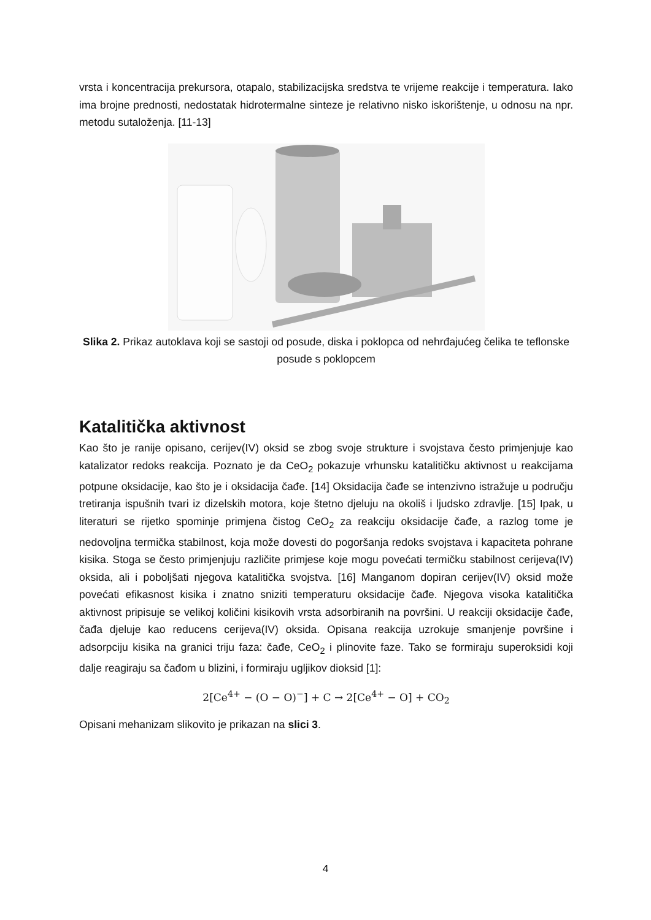vrsta i koncentracija prekursora, otapalo, stabilizacijska sredstva te vrijeme reakcije i temperatura. Iako ima brojne prednosti, nedostatak hidrotermalne sinteze je relativno nisko iskorištenje, u odnosu na npr. metodu sutaloženja. [11-13]
Slika 2. Prikaz autoklava koji se sastoji od posude, diska i poklopca od nehrđajućeg čelika te teflonske posude s poklopcem
Katalitička aktivnost
Kao što je ranije opisano, cerijev(IV) oksid se zbog svoje strukture i svojstava često primjenjuje kao katalizator redoks reakcija. Poznato je da CeO<sub>2</sub> pokazuje vrhunsku katalitičku aktivnost u reakcijama potpune oksidacije, kao što je i oksidacija čađe. [14] Oksidacija čađe se intenzivno istražuje u području tretiranja ispušnih tvari iz dizelskih motora, koje štetno djeluju na okoliš i ljudsko zdravlje. [15] Ipak, u literaturi se rijetko spominje primjena čistog CeO<sub>2</sub> za reakciju oksidacije čađe, a razlog tome je nedovoljna termička stabilnost, koja može dovesti do pogoršanja redoks svojstava i kapaciteta pohrane kisika. Stoga se često primjenjuju različite primjese koje mogu povećati termičku stabilnost cerijeva(IV) oksida, ali i poboljšati njegova katalitička svojstva. [16] Manganom dopiran cerijev(IV) oksid može povećati efikasnost kisika i znatno sniziti temperaturu oksidacije čađe. Njegova visoka katalitička aktivnost pripisuje se velikoj količini kisikovih vrsta adsorbiranih na površini. U reakciji oksidacije čađe, čađa djeluje kao reducens cerijeva(IV) oksida. Opisana reakcija uzrokuje smanjenje površine i adsorpciju kisika na granici triju faza: čađe, CeO<sub>2</sub> i plinovite faze. Tako se formiraju superoksidi koji dalje reagiraju sa čađom u blizini, i formiraju ugljikov dioksid [1]:
2[Ce<sup>4+</sup> − (O − O)<sup>−</sup>] + C → 2[Ce<sup>4+</sup> − O] + CO<sub>2</sub>
Opisani mehanizam slikovito je prikazan na slici 3.
4